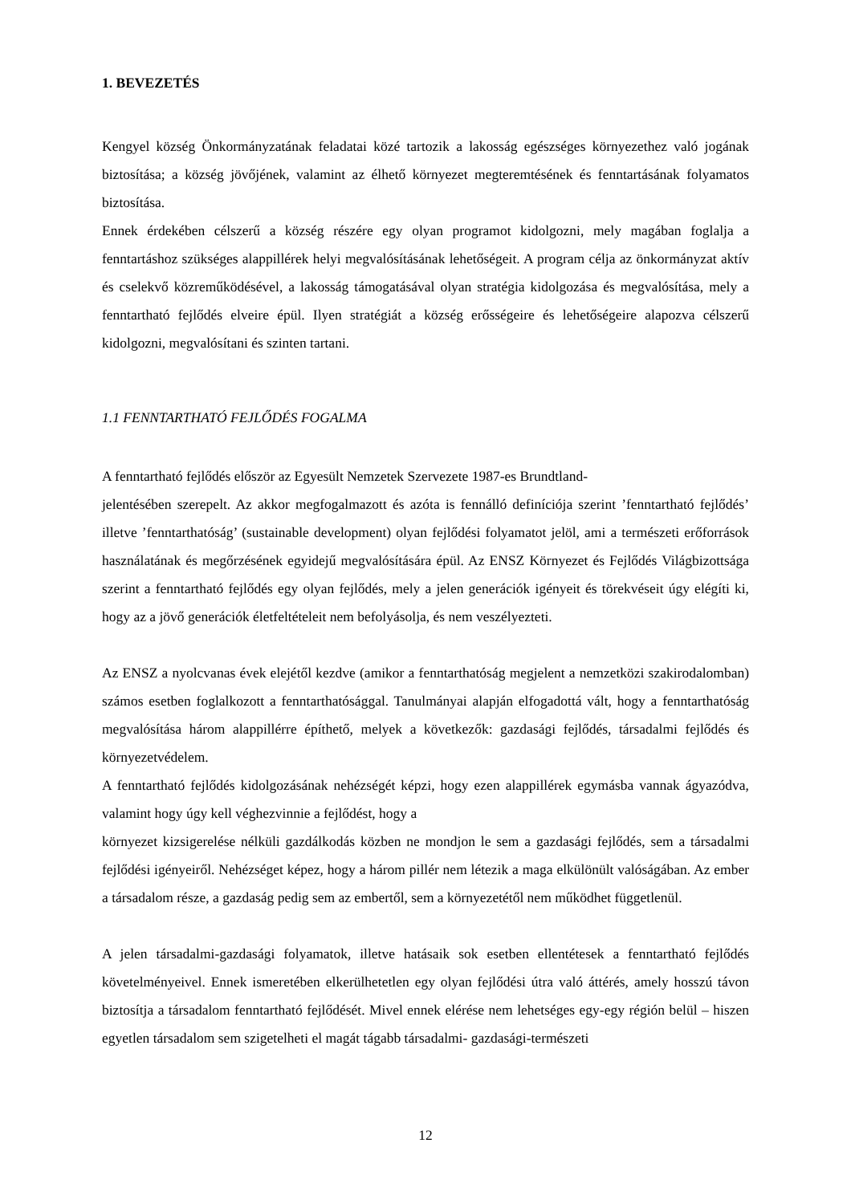1. BEVEZETÉS
Kengyel község Önkormányzatának feladatai közé tartozik a lakosság egészséges környezethez való jogának biztosítása; a község jövőjének, valamint az élhető környezet megteremtésének és fenntartásának folyamatos biztosítása.
Ennek érdekében célszerű a község részére egy olyan programot kidolgozni, mely magában foglalja a fenntartáshoz szükséges alappillérek helyi megvalósításának lehetőségeit. A program célja az önkormányzat aktív és cselekvő közreműködésével, a lakosság támogatásával olyan stratégia kidolgozása és megvalósítása, mely a fenntartható fejlődés elveire épül. Ilyen stratégiát a község erősségeire és lehetőségeire alapozva célszerű kidolgozni, megvalósítani és szinten tartani.
1.1 FENNTARTHATÓ FEJLŐDÉS FOGALMA
A fenntartható fejlődés először az Egyesült Nemzetek Szervezete 1987-es Brundtland-
jelentésében szerepelt. Az akkor megfogalmazott és azóta is fennálló definíciója szerint ’fenntartható fejlődés’ illetve ’fenntarthatóság’ (sustainable development) olyan fejlődési folyamatot jelöl, ami a természeti erőforrások használatának és megőrzésének egyidejű megvalósítására épül. Az ENSZ Környezet és Fejlődés Világbizottsága szerint a fenntartható fejlődés egy olyan fejlődés, mely a jelen generációk igényeit és törekvéseit úgy elégíti ki, hogy az a jövő generációk életfeltételeit nem befolyásolja, és nem veszélyezteti.
Az ENSZ a nyolcvanas évek elejétől kezdve (amikor a fenntarthatóság megjelent a nemzetközi szakirodalomban) számos esetben foglalkozott a fenntarthatósággal. Tanulmányai alapján elfogadottá vált, hogy a fenntarthatóság megvalósítása három alappillérre építhető, melyek a következők: gazdasági fejlődés, társadalmi fejlődés és környezetvédelem.
A fenntartható fejlődés kidolgozásának nehézségét képzi, hogy ezen alappillérek egymásba vannak ágyazódva, valamint hogy úgy kell véghezvinnie a fejlődést, hogy a
környezet kizsigerelése nélküli gazdálkodás közben ne mondjon le sem a gazdasági fejlődés, sem a társadalmi fejlődési igényeiről. Nehézséget képez, hogy a három pillér nem létezik a maga elkülönült valóságában. Az ember a társadalom része, a gazdaság pedig sem az embertől, sem a környezetétől nem működhet függetlenül.
A jelen társadalmi-gazdasági folyamatok, illetve hatásaik sok esetben ellentétesek a fenntartható fejlődés követelményeivel. Ennek ismeretében elkerülhetetlen egy olyan fejlődési útra való áttérés, amely hosszú távon biztosítja a társadalom fenntartható fejlődését. Mivel ennek elérése nem lehetséges egy-egy régión belül – hiszen egyetlen társadalom sem szigetelheti el magát tágabb társadalmi- gazdasági-természeti
12